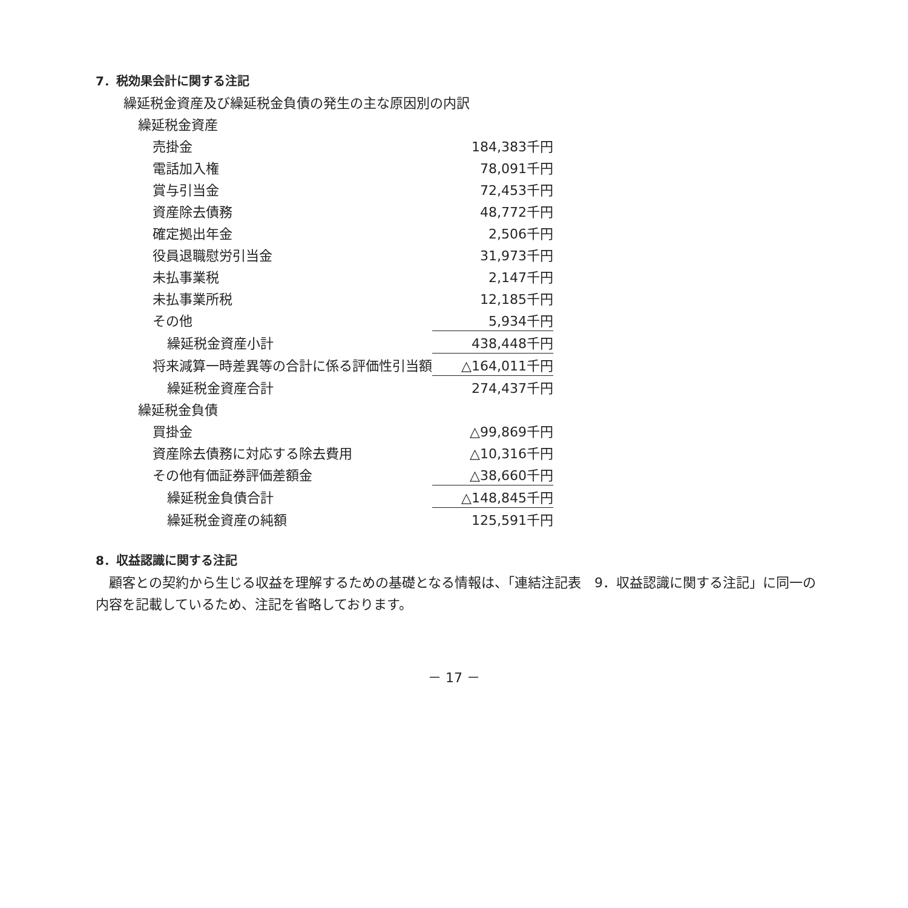7．税効果会計に関する注記
| 繰延税金資産及び繰延税金負債の発生の主な原因別の内訳 | |
| 繰延税金資産 | |
| 売掛金 | 184,383千円 |
| 電話加入権 | 78,091千円 |
| 賞与引当金 | 72,453千円 |
| 資産除去債務 | 48,772千円 |
| 確定拠出年金 | 2,506千円 |
| 役員退職慰労引当金 | 31,973千円 |
| 未払事業税 | 2,147千円 |
| 未払事業所税 | 12,185千円 |
| その他 | 5,934千円 |
| 繰延税金資産小計 | 438,448千円 |
| 将来減算一時差異等の合計に係る評価性引当額 | △164,011千円 |
| 繰延税金資産合計 | 274,437千円 |
| 繰延税金負債 | |
| 買掛金 | △99,869千円 |
| 資産除去債務に対応する除去費用 | △10,316千円 |
| その他有価証券評価差額金 | △38,660千円 |
| 繰延税金負債合計 | △148,845千円 |
| 繰延税金資産の純額 | 125,591千円 |
8．収益認識に関する注記
顧客との契約から生じる収益を理解するための基礎となる情報は、「連結注記表　9．収益認識に関する注記」に同一の内容を記載しているため、注記を省略しております。
－ 17 －